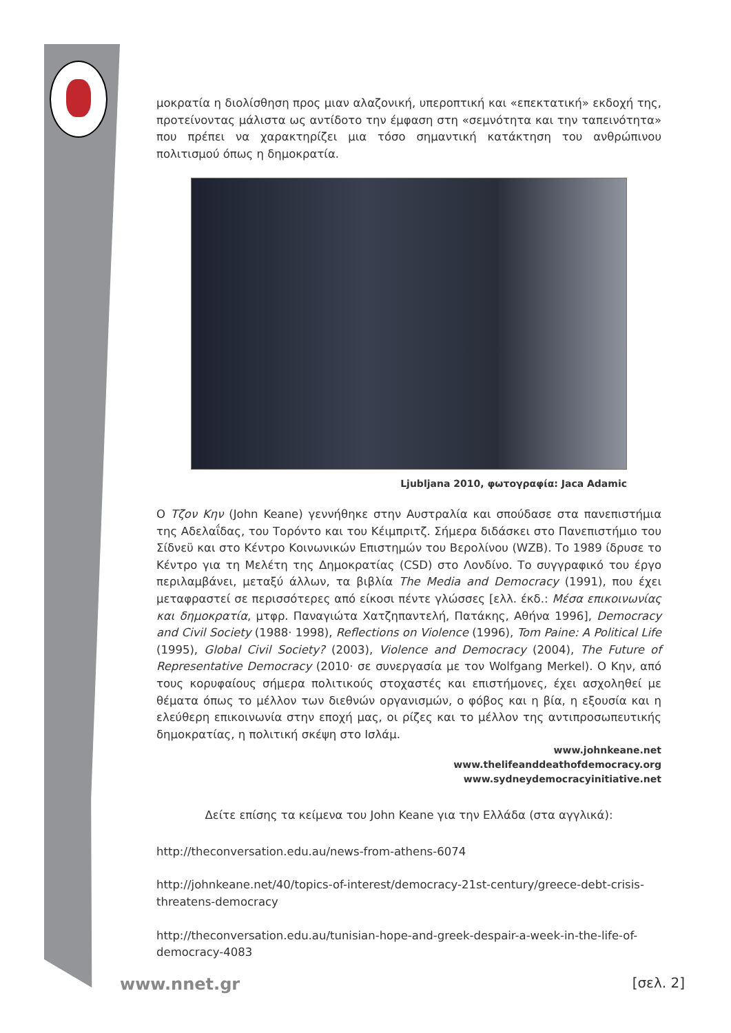μοκρατία η διολίσθηση προς μιαν αλαζονική, υπεροπτική και «επεκτατική» εκδοχή της, προτείνοντας μάλιστα ως αντίδοτο την έμφαση στη «σεμνότητα και την ταπεινότητα» που πρέπει να χαρακτηρίζει μια τόσο σημαντική κατάκτηση του ανθρώπινου πολιτισμού όπως η δημοκρατία.
Ljubljana 2010, φωτογραφία: Jaca Adamic
Ο Τζον Κην (John Keane) γεννήθηκε στην Αυστραλία και σπούδασε στα πανεπιστήμια της Αδελαΐδας, του Τορόντο και του Κέιμπριτζ. Σήμερα διδάσκει στο Πανεπιστήμιο του Σίδνεϋ και στο Κέντρο Κοινωνικών Επιστημών του Βερολίνου (WZB). Το 1989 ίδρυσε το Κέντρο για τη Μελέτη της Δημοκρατίας (CSD) στο Λονδίνο. Το συγγραφικό του έργο περιλαμβάνει, μεταξύ άλλων, τα βιβλία The Media and Democracy (1991), που έχει μεταφραστεί σε περισσότερες από είκοσι πέντε γλώσσες [ελλ. έκδ.: Μέσα επικοινωνίας και δημοκρατία, μτφρ. Παναγιώτα Χατζηπαντελή, Πατάκης, Αθήνα 1996], Democracy and Civil Society (1988· 1998), Reflections on Violence (1996), Tom Paine: A Political Life (1995), Global Civil Society? (2003), Violence and Democracy (2004), The Future of Representative Democracy (2010· σε συνεργασία με τον Wolfgang Merkel). Ο Κην, από τους κορυφαίους σήμερα πολιτικούς στοχαστές και επιστήμονες, έχει ασχοληθεί με θέματα όπως το μέλλον των διεθνών οργανισμών, ο φόβος και η βία, η εξουσία και η ελεύθερη επικοινωνία στην εποχή μας, οι ρίζες και το μέλλον της αντιπροσωπευτικής δημοκρατίας, η πολιτική σκέψη στο Ισλάμ.
www.johnkeane.net
www.thelifeanddeathofdemocracy.org
www.sydneydemocracyinitiative.net
Δείτε επίσης τα κείμενα του John Keane για την Ελλάδα (στα αγγλικά):
http://theconversation.edu.au/news-from-athens-6074
http://johnkeane.net/40/topics-of-interest/democracy-21st-century/greece-debt-crisis-threatens-democracy
http://theconversation.edu.au/tunisian-hope-and-greek-despair-a-week-in-the-life-of-democracy-4083
www.nnet.gr [σελ. 2]